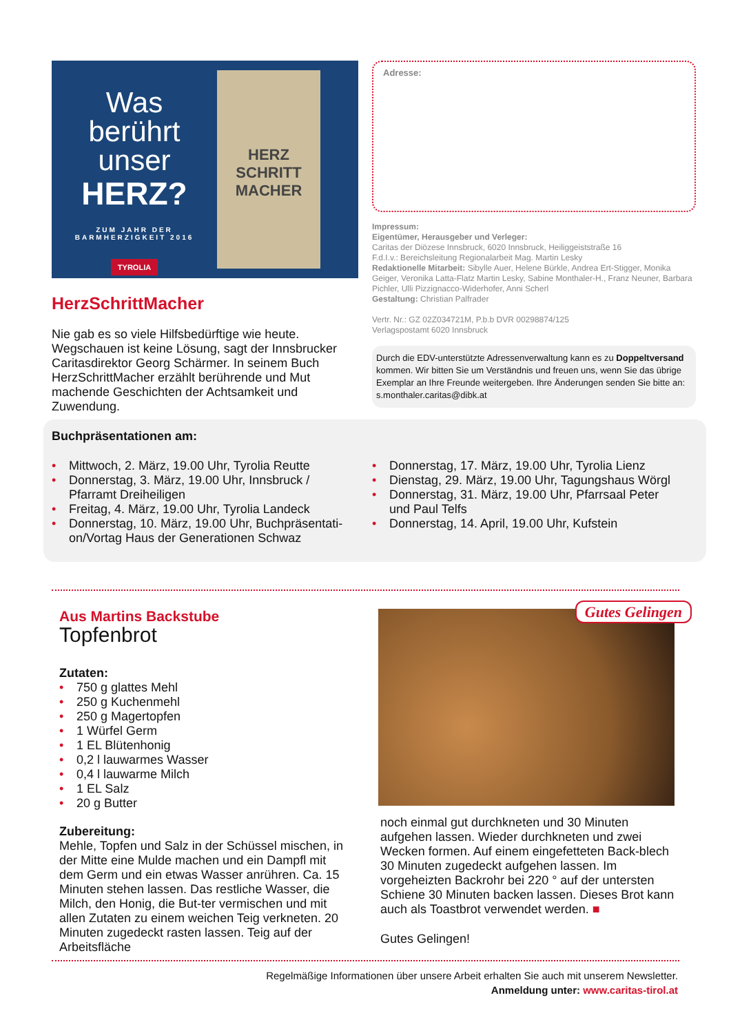Was
berührt
unser
HERZ?
ZUM JAHR DER
BARMHERZIGKEIT 2016
TYROLIA
HERZ
SCHRITT
MACHER
HerzSchrittMacher
Nie gab es so viele Hilfsbedürftige wie heute. Wegschauen ist keine Lösung, sagt der Innsbrucker Caritasdirektor Georg Schärmer. In seinem Buch HerzSchrittMacher erzählt berührende und Mut machende Geschichten der Achtsamkeit und Zuwendung.
Adresse:
Impressum:
Eigentümer, Herausgeber und Verleger:
Caritas der Diözese Innsbruck, 6020 Innsbruck, Heiliggeiststraße 16
F.d.I.v.: Bereichsleitung Regionalarbeit Mag. Martin Lesky
Redaktionelle Mitarbeit: Sibylle Auer, Helene Bürkle, Andrea Ert-Stigger, Monika Geiger, Veronika Latta-Flatz Martin Lesky, Sabine Monthaler-H., Franz Neuner, Barbara Pichler, Ulli Pizzignacco-Widerhofer, Anni Scherl
Gestaltung: Christian Palfrader
Vertr. Nr.: GZ 02Z034721M, P.b.b DVR 00298874/125
Verlagspostamt 6020 Innsbruck
Durch die EDV-unterstützte Adressenverwaltung kann es zu Doppeltversand kommen. Wir bitten Sie um Verständnis und freuen uns, wenn Sie das übrige Exemplar an Ihre Freunde weitergeben. Ihre Änderungen senden Sie bitte an: s.monthaler.caritas@dibk.at
Buchpräsentationen am:
• Mittwoch, 2. März, 19.00 Uhr, Tyrolia Reutte
• Donnerstag, 3. März, 19.00 Uhr, Innsbruck / Pfarramt Dreiheiligen
• Freitag, 4. März, 19.00 Uhr, Tyrolia Landeck
• Donnerstag, 10. März, 19.00 Uhr, Buchpräsentati-on/Vortag Haus der Generationen Schwaz
• Donnerstag, 17. März, 19.00 Uhr, Tyrolia Lienz
• Dienstag, 29. März, 19.00 Uhr, Tagungshaus Wörgl
• Donnerstag, 31. März, 19.00 Uhr, Pfarrsaal Peter und Paul Telfs
• Donnerstag, 14. April, 19.00 Uhr, Kufstein
Aus Martins Backstube
Topfenbrot
Zutaten:
• 750 g glattes Mehl
• 250 g Kuchenmehl
• 250 g Magertopfen
• 1 Würfel Germ
• 1 EL Blütenhonig
• 0,2 l lauwarmes Wasser
• 0,4 l lauwarme Milch
• 1 EL Salz
• 20 g Butter
Zubereitung:
Mehle, Topfen und Salz in der Schüssel mischen, in der Mitte eine Mulde machen und ein Dampfl mit dem Germ und ein etwas Wasser anrühren. Ca. 15 Minuten stehen lassen. Das restliche Wasser, die Milch, den Honig, die But-ter vermischen und mit allen Zutaten zu einem weichen Teig verkneten. 20 Minuten zugedeckt rasten lassen. Teig auf der Arbeitsfläche
Gutes Gelingen
noch einmal gut durchkneten und 30 Minuten aufgehen lassen. Wieder durchkneten und zwei Wecken formen. Auf einem eingefetteten Back-blech 30 Minuten zugedeckt aufgehen lassen. Im vorgeheizten Backrohr bei 220 ° auf der untersten Schiene 30 Minuten backen lassen. Dieses Brot kann auch als Toastbrot verwendet werden. ■
Gutes Gelingen!
Regelmäßige Informationen über unsere Arbeit erhalten Sie auch mit unserem Newsletter.
Anmeldung unter: www.caritas-tirol.at